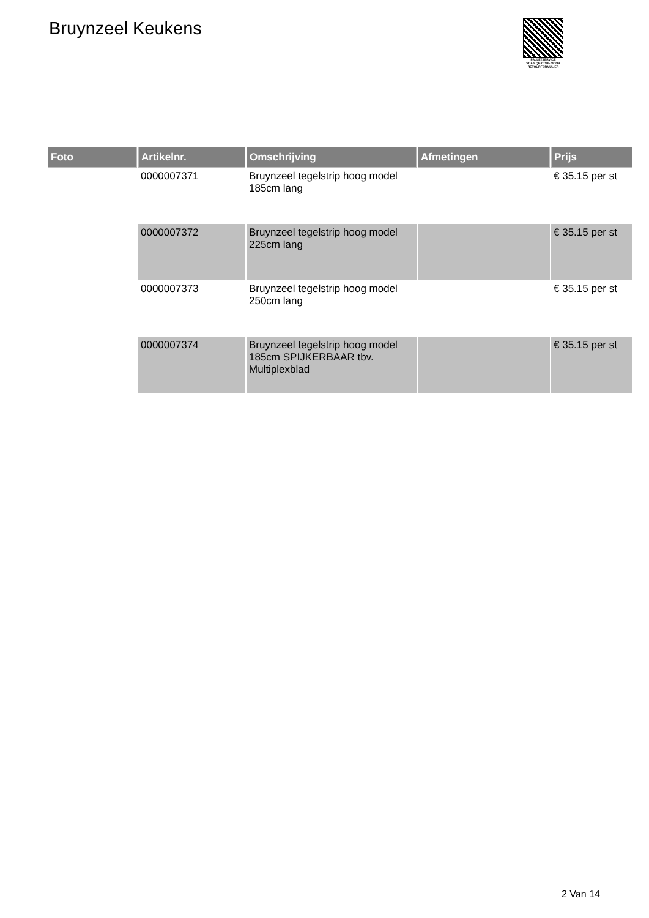Bruynzeel Keukens
PALLETSERVICE
SCAN QR-CODE VOOR RETOURFORMULIER
| Foto | Artikelnr. | Omschrijving | Afmetingen | Prijs |
| --- | --- | --- | --- | --- |
| | 0000007371 | Bruynzeel tegelstrip hoog model 185cm lang | | € 35.15 per st |
| | 0000007372 | Bruynzeel tegelstrip hoog model 225cm lang | | € 35.15 per st |
| | 0000007373 | Bruynzeel tegelstrip hoog model 250cm lang | | € 35.15 per st |
| | 0000007374 | Bruynzeel tegelstrip hoog model 185cm SPIJKERBAAR tbv. Multiplexblad | | € 35.15 per st |
2 Van 14